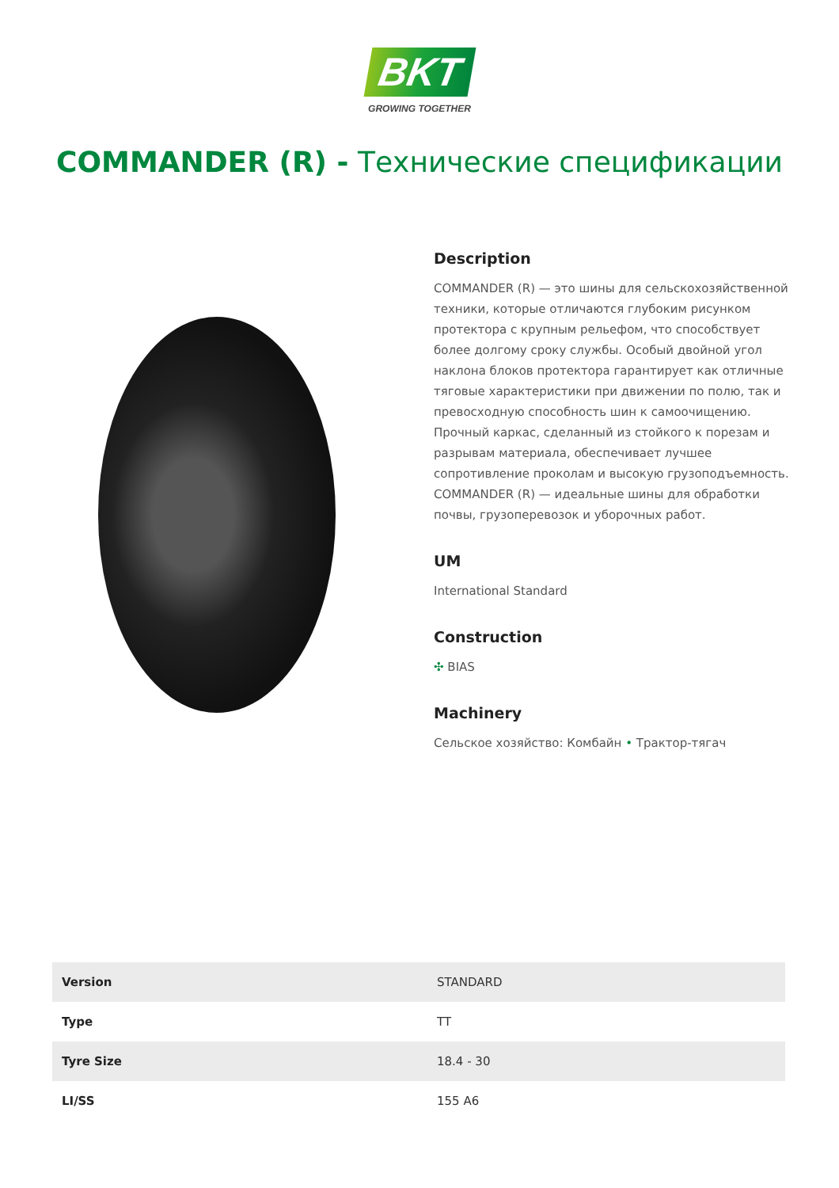BKT
GROWING TOGETHER
COMMANDER (R) - Технические спецификации
Description
COMMANDER (R) — это шины для сельскохозяйственной техники, которые отличаются глубоким рисунком протектора с крупным рельефом, что способствует более долгому сроку службы. Особый двойной угол наклона блоков протектора гарантирует как отличные тяговые характеристики при движении по полю, так и превосходную способность шин к самоочищению. Прочный каркас, сделанный из стойкого к порезам и разрывам материала, обеспечивает лучшее сопротивление проколам и высокую грузоподъемность. COMMANDER (R) — идеальные шины для обработки почвы, грузоперевозок и уборочных работ.
UM
International Standard
Construction
✣ BIAS
Machinery
Сельское хозяйство: Комбайн • Трактор-тягач
| Version | STANDARD |
| Type | TT |
| Tyre Size | 18.4 - 30 |
| LI/SS | 155 A6 |